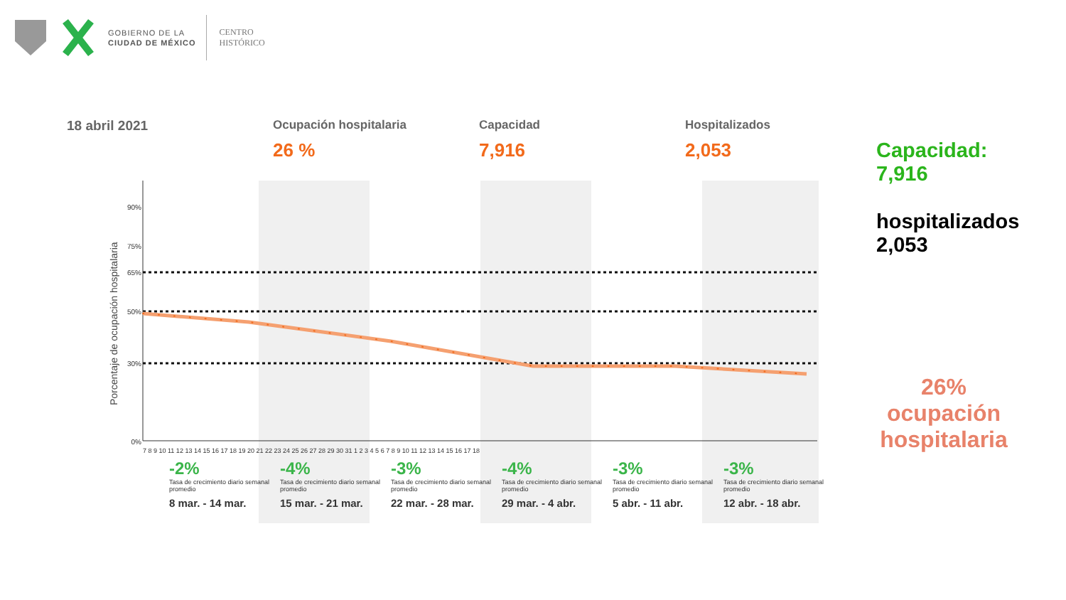GOBIERNO DE LA
CIUDAD DE MÉXICO
CENTRO
HISTÓRICO
18 abril 2021 Ocupación hospitalaria
26 %
Capacidad
7,916
Hospitalizados
2,053
90%
75%
65%
50%
30%
0%
Porcentaje de ocupación hospitalaria
7 8 9 10 11 12 13 14 15 16 17 18 19 20 21 22 23 24 25 26 27 28 29 30 31 1 2 3 4 5 6 7 8 9 10 11 12 13 14 15 16 17 18
-2%
Tasa de crecimiento diario semanal promedio
8 mar. - 14 mar.
-4%
Tasa de crecimiento diario semanal promedio
15 mar. - 21 mar.
-3%
Tasa de crecimiento diario semanal promedio
22 mar. - 28 mar.
-4%
Tasa de crecimiento diario semanal promedio
29 mar. - 4 abr.
-3%
Tasa de crecimiento diario semanal promedio
5 abr. - 11 abr.
-3%
Tasa de crecimiento diario semanal promedio
12 abr. - 18 abr.
Capacidad:
7,916
hospitalizados
2,053
26%
ocupación
hospitalaria